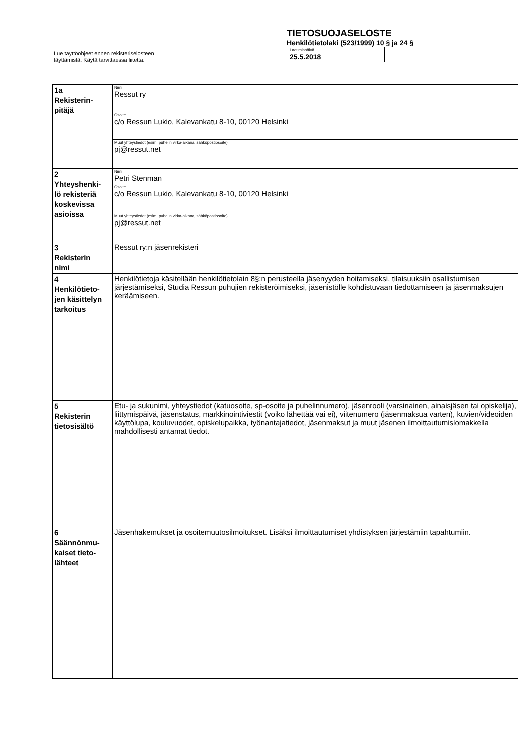Lue täyttöohjeet ennen rekisteriselosteen
täyttämistä. Käytä tarvittaessa liitettä.
TIETOSUOJASELOSTE
Henkilötietolaki (523/1999) 10 § ja 24 §
Laatimispäivä
25.5.2018
| 1a Rekisterin- pitäjä | Nimi Ressut ry |
| | Osoite c/o Ressun Lukio, Kalevankatu 8-10, 00120 Helsinki |
| | Muut yhteystiedot (esim. puhelin virka-aikana, sähköpostiosoite) pj@ressut.net |
| 2 Yhteyshenki- lö rekisteriä koskevissa asioissa | Nimi Petri Stenman |
| | Osoite c/o Ressun Lukio, Kalevankatu 8-10, 00120 Helsinki |
| | Muut yhteystiedot (esim. puhelin virka-aikana, sähköpostiosoite) pj@ressut.net |
| 3 Rekisterin nimi | Ressut ry:n jäsenrekisteri |
| 4 Henkilötieto- jen käsittelyn tarkoitus | Henkilötietoja käsitellään henkilötietolain 8§:n perusteella jäsenyyden hoitamiseksi, tilaisuuksiin osallistumisen järjestämiseksi, Studia Ressun puhujien rekisteröimiseksi, jäsenistölle kohdistuvaan tiedottamiseen ja jäsenmaksujen keräämiseen. |
| 5 Rekisterin tietosisältö | Etu- ja sukunimi, yhteystiedot (katuosoite, sp-osoite ja puhelinnumero), jäsenrooli (varsinainen, ainaisjäsen tai opiskelija), liittymispäivä, jäsenstatus, markkinointiviestit (voiko lähettää vai ei), viitenumero (jäsenmaksua varten), kuvien/videoiden käyttölupa, kouluvuodet, opiskelupaikka, työnantajatiedot, jäsenmaksut ja muut jäsenen ilmoittautumislomakkella mahdollisesti antamat tiedot. |
| 6 Säännönmu- kaiset tieto- lähteet | Jäsenhakemukset ja osoitemuutosilmoitukset. Lisäksi ilmoittautumiset yhdistyksen järjestämiin tapahtumiin. |